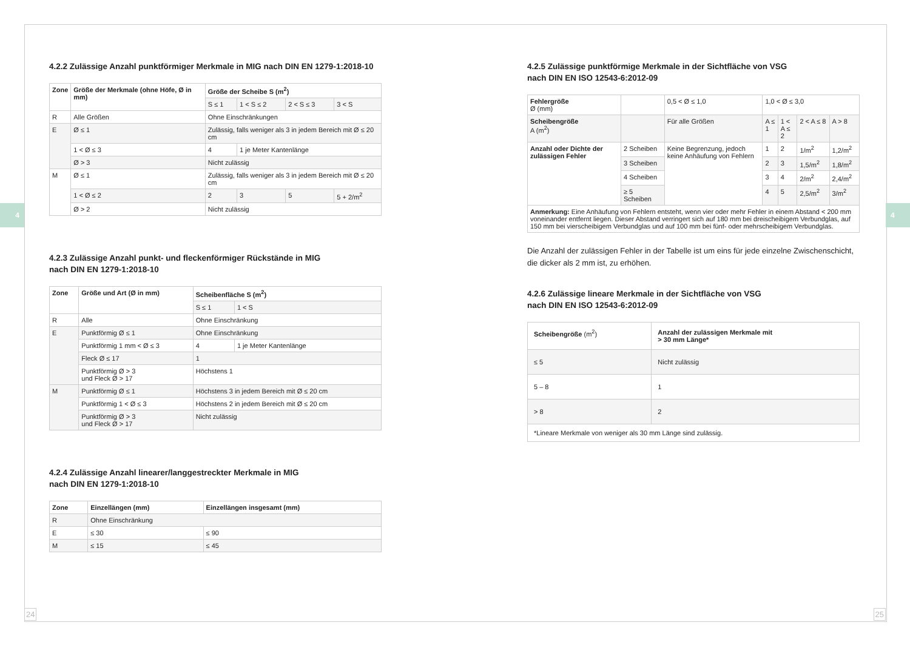4 4
4.2.2 Zulässige Anzahl punktförmiger Merkmale in MIG nach DIN EN 1279-1:2018-10
| Zone | Größe der Merkmale (ohne Höfe, Ø in mm) | Größe der Scheibe S (m<sup>2</sup>) | | | |
| --- | --- | --- | --- | --- | --- |
| | | S ≤ 1 | 1 < S ≤ 2 | 2 < S ≤ 3 | 3 < S |
| R | Alle Größen | Ohne Einschränkungen | | | |
| E | Ø ≤ 1 | Zulässig, falls weniger als 3 in jedem Bereich mit Ø ≤ 20 cm | | | |
| | 1 < Ø ≤ 3 | 4 | 1 je Meter Kantenlänge | | |
| | Ø > 3 | Nicht zulässig | | | |
| M | Ø ≤ 1 | Zulässig, falls weniger als 3 in jedem Bereich mit Ø ≤ 20 cm | | | |
| | 1 < Ø ≤ 2 | 2 | 3 | 5 | 5 + 2/m<sup>2</sup> |
| | Ø > 2 | Nicht zulässig | | | |
4.2.3 Zulässige Anzahl punkt- und fleckenförmiger Rückstände in MIG
nach DIN EN 1279-1:2018-10
| Zone | Größe und Art (Ø in mm) | Scheibenfläche S (m<sup>2</sup>) | |
| --- | --- | --- | --- |
| | | S ≤ 1 | 1 < S |
| R | Alle | Ohne Einschränkung | |
| E | Punktförmig Ø ≤ 1 | Ohne Einschränkung | |
| | Punktförmig 1 mm < Ø ≤ 3 | 4 | 1 je Meter Kantenlänge |
| | Fleck Ø ≤ 17 | 1 | |
| | Punktförmig Ø > 3 und Fleck Ø > 17 | Höchstens 1 | |
| M | Punktförmig Ø ≤ 1 | Höchstens 3 in jedem Bereich mit Ø ≤ 20 cm | |
| | Punktförmig 1 < Ø ≤ 3 | Höchstens 2 in jedem Bereich mit Ø ≤ 20 cm | |
| | Punktförmig Ø > 3 und Fleck Ø > 17 | Nicht zulässig | |
4.2.4 Zulässige Anzahl linearer/langgestreckter Merkmale in MIG
nach DIN EN 1279-1:2018-10
| Zone | Einzellängen (mm) | Einzellängen insgesamt (mm) |
| --- | --- | --- |
| R | Ohne Einschränkung | |
| E | ≤ 30 | ≤ 90 |
| M | ≤ 15 | ≤ 45 |
4.2.5 Zulässige punktförmige Merkmale in der Sichtfläche von VSG
nach DIN EN ISO 12543-6:2012-09
| Fehlergröße Ø (mm) | | 0,5 < Ø ≤ 1,0 | 1,0 < Ø ≤ 3,0 | | | |
| Scheibengröße A (m<sup>2</sup>) | | Für alle Größen | A ≤ 1 | 1 < A ≤ 2 | 2 < A ≤ 8 | A > 8 |
| Anzahl oder Dichte der zulässigen Fehler | 2 Scheiben | Keine Begrenzung, jedoch keine Anhäufung von Fehlern | 1 | 2 | 1/m<sup>2</sup> | 1,2/m<sup>2</sup> |
| | 3 Scheiben | | 2 | 3 | 1,5/m<sup>2</sup> | 1,8/m<sup>2</sup> |
| | 4 Scheiben | | 3 | 4 | 2/m<sup>2</sup> | 2,4/m<sup>2</sup> |
| | ≥ 5 Scheiben | | 4 | 5 | 2,5/m<sup>2</sup> | 3/m<sup>2</sup> |
| Anmerkung: Eine Anhäufung von Fehlern entsteht, wenn vier oder mehr Fehler in einem Abstand < 200 mm voneinander entfernt liegen. Dieser Abstand verringert sich auf 180 mm bei dreischeibigem Verbundglas, auf 150 mm bei vierscheibigem Verbundglas und auf 100 mm bei fünf- oder mehrscheibigem Verbundglas. | | | | | | |
Die Anzahl der zulässigen Fehler in der Tabelle ist um eins für jede einzelne Zwischenschicht, die dicker als 2 mm ist, zu erhöhen.
4.2.6 Zulässige lineare Merkmale in der Sichtfläche von VSG
nach DIN EN ISO 12543-6:2012-09
| Scheibengröße (m<sup>2</sup>) | Anzahl der zulässigen Merkmale mit > 30 mm Länge* |
| ≤ 5 | Nicht zulässig |
| 5 – 8 | 1 |
| > 8 | 2 |
| *Lineare Merkmale von weniger als 30 mm Länge sind zulässig. | |
24 25